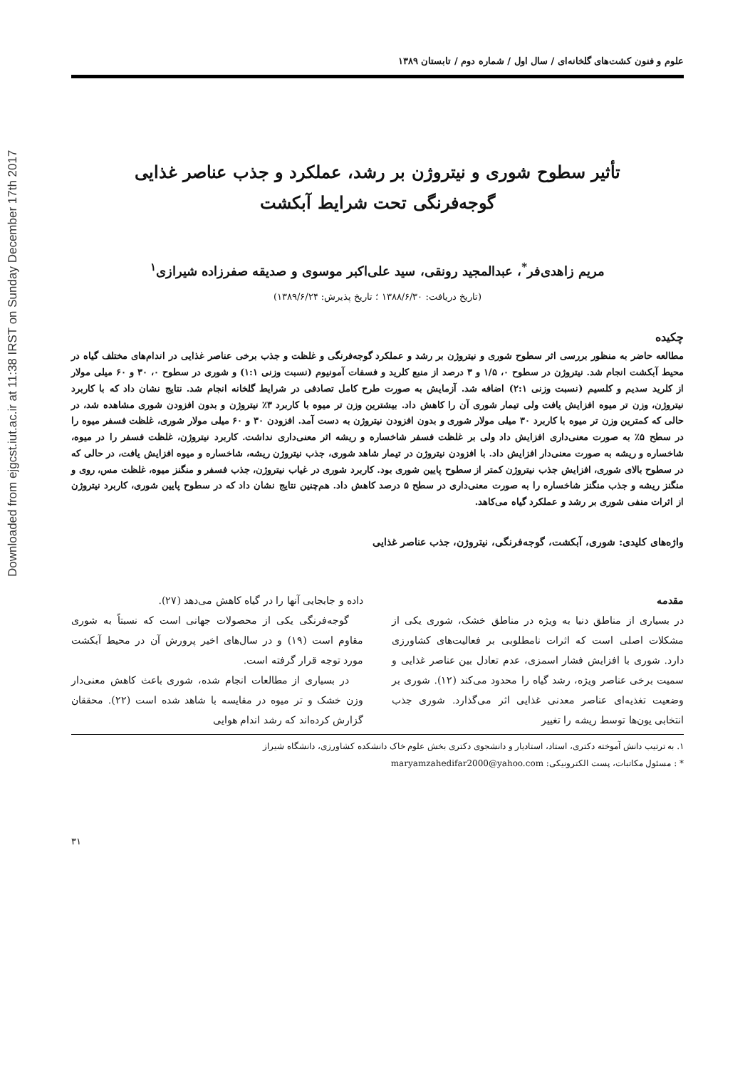Downloaded from ejgcst.iut.ac.ir at 11:38 IRST on Sunday December 17th 2017
علوم و فنون کشت‌های گلخانه‌ای / سال اول / شماره دوم / تابستان ۱۳۸۹
تأثیر سطوح شوری و نیتروژن بر رشد، عملکرد و جذب عناصر غذایی
گوجه‌فرنگی تحت شرایط آبکشت
مریم زاهدی‌فر<sup>*</sup>، عبدالمجید رونقی، سید علی‌اکبر موسوی و صدیقه صفرزاده شیرازی<sup>۱</sup>
(تاریخ دریافت: ۱۳۸۸/۶/۳۰ ؛ تاریخ پذیرش: ۱۳۸۹/۶/۲۴)
چکیده
مطالعه حاضر به منظور بررسی اثر سطوح شوری و نیتروژن بر رشد و عملکرد گوجه‌فرنگی و غلظت و جذب برخی عناصر غذایی در اندام‌های مختلف گیاه در محیط آبکشت انجام شد. نیتروژن در سطوح ۰، ۱/۵ و ۳ درصد از منبع کلرید و فسفات آمونیوم (نسبت وزنی ۱:۱) و شوری در سطوح ۰، ۳۰ و ۶۰ میلی مولار از کلرید سدیم و کلسیم (نسبت وزنی ۲:۱) اضافه شد. آزمایش به صورت طرح کامل تصادفی در شرایط گلخانه انجام شد. نتایج نشان داد که با کاربرد نیتروژن، وزن تر میوه افزایش یافت ولی تیمار شوری آن را کاهش داد. بیشترین وزن تر میوه با کاربرد ۳٪ نیتروژن و بدون افزودن شوری مشاهده شد، در حالی که کمترین وزن تر میوه با کاربرد ۳۰ میلی مولار شوری و بدون افزودن نیتروژن به دست آمد. افزودن ۳۰ و ۶۰ میلی مولار شوری، غلظت فسفر میوه را در سطح ۵٪ به صورت معنی‌داری افزایش داد ولی بر غلظت فسفر شاخساره و ریشه اثر معنی‌داری نداشت. کاربرد نیتروژن، غلظت فسفر را در میوه، شاخساره و ریشه به صورت معنی‌دار افزایش داد. با افزودن نیتروژن در تیمار شاهد شوری، جذب نیتروژن ریشه، شاخساره و میوه افزایش یافت، در حالی که در سطوح بالای شوری، افزایش جذب نیتروژن کمتر از سطوح پایین شوری بود. کاربرد شوری در غیاب نیتروژن، جذب فسفر و منگنز میوه، غلظت مس، روی و منگنز ریشه و جذب منگنز شاخساره را به صورت معنی‌داری در سطح ۵ درصد کاهش داد. هم‌چنین نتایج نشان داد که در سطوح پایین شوری، کاربرد نیتروژن از اثرات منفی شوری بر رشد و عملکرد گیاه می‌کاهد.
واژه‌های کلیدی: شوری، آبکشت، گوجه‌فرنگی، نیتروژن، جذب عناصر غذایی
مقدمه
در بسیاری از مناطق دنیا به ویژه در مناطق خشک، شوری یکی از مشکلات اصلی است که اثرات نامطلوبی بر فعالیت‌های کشاورزی دارد. شوری با افزایش فشار اسمزی، عدم تعادل بین عناصر غذایی و سمیت برخی عناصر ویژه، رشد گیاه را محدود می‌کند (۱۲). شوری بر وضعیت تغذیه‌ای عناصر معدنی غذایی اثر می‌گذارد. شوری جذب انتخابی یون‌ها توسط ریشه را تغییر
داده و جابجایی آنها را در گیاه کاهش می‌دهد (۲۷).
گوجه‌فرنگی یکی از محصولات جهانی است که نسبتاً به شوری مقاوم است (۱۹) و در سال‌های اخیر پرورش آن در محیط آبکشت مورد توجه قرار گرفته است.
در بسیاری از مطالعات انجام شده، شوری باعث کاهش معنی‌دار وزن خشک و تر میوه در مقایسه با شاهد شده است (۲۲). محققان گزارش کرده‌اند که رشد اندام هوایی
۱. به ترتیب دانش آموخته دکتری، استاد، استادیار و دانشجوی دکتری بخش علوم خاک دانشکده کشاورزی، دانشگاه شیراز
* : مسئول مکاتبات، پست الکترونیکی: maryamzahedifar2000@yahoo.com
۳۱